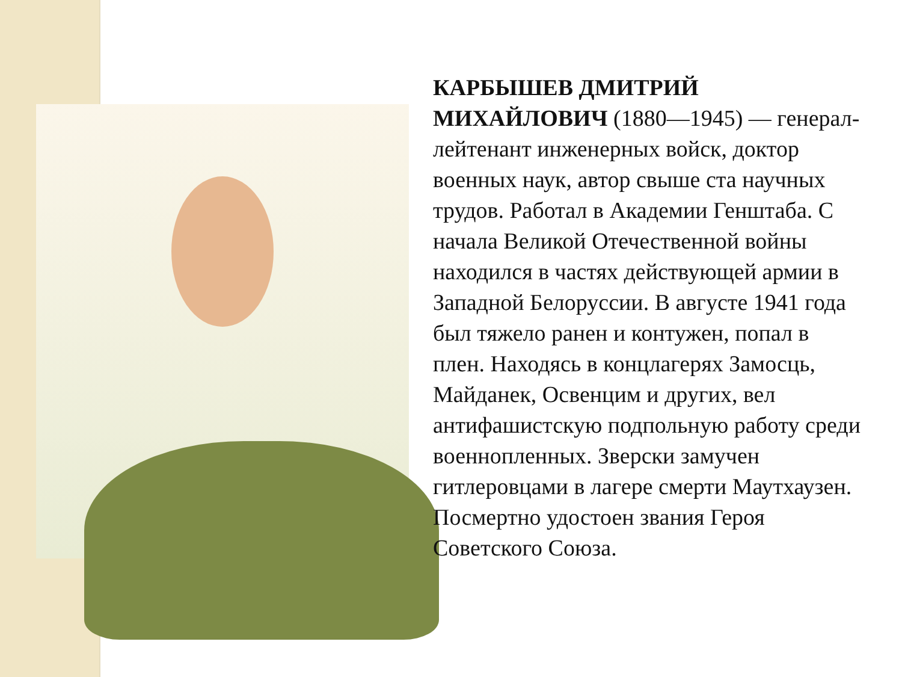КАРБЫШЕВ ДМИТРИЙ МИХАЙЛОВИЧ (1880—1945) — генерал-лейтенант инженерных войск, доктор военных наук, автор свыше ста научных трудов. Работал в Академии Генштаба. С начала Великой Отечественной войны находился в частях действующей армии в Западной Белоруссии. В августе 1941 года был тяжело ранен и контужен, попал в плен. Находясь в концлагерях Замосць, Майданек, Освенцим и других, вел антифашистскую подпольную работу среди военнопленных. Зверски замучен гитлеровцами в лагере смерти Маутхаузен. Посмертно удостоен звания Героя Советского Союза.